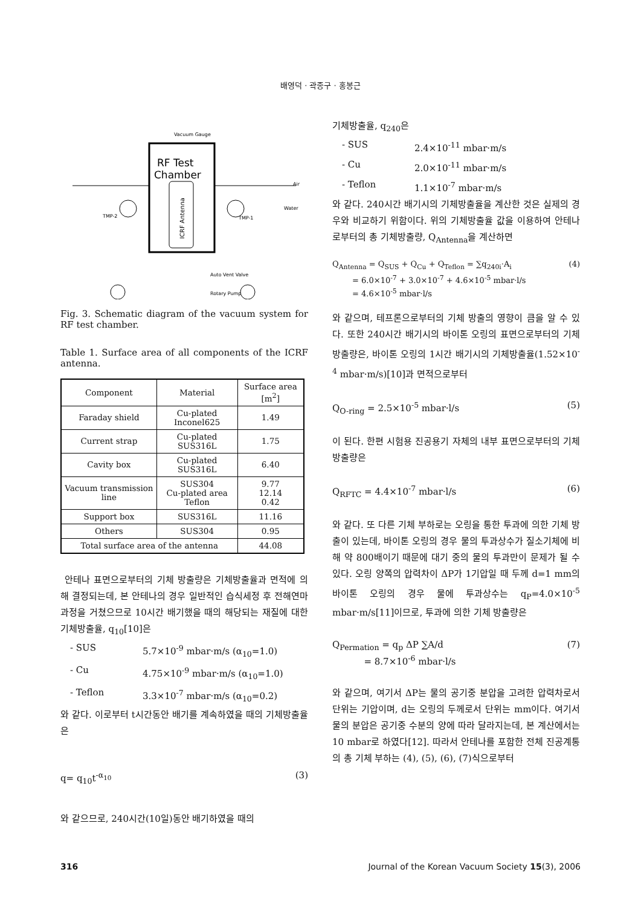배영덕 · 곽종구 · 홍봉근
Vacuum Gauge
RF Test
Chamber
ICRF Antenna
TMP-2
TMP-1
Air
Water
Auto Vent Valve
Rotary Pump
Fig. 3. Schematic diagram of the vacuum system for RF test chamber.
Table 1. Surface area of all components of the ICRF antenna.
| Component | Material | Surface area [m<sup>2</sup>] |
| --- | --- | --- |
| Faraday shield | Cu-plated Inconel625 | 1.49 |
| Current strap | Cu-plated SUS316L | 1.75 |
| Cavity box | Cu-plated SUS316L | 6.40 |
| Vacuum transmission line | SUS304 Cu-plated area Teflon | 9.77 12.14 0.42 |
| Support box | SUS316L | 11.16 |
| Others | SUS304 | 0.95 |
| Total surface area of the antenna | | 44.08 |
안테나 표면으로부터의 기체 방출량은 기체방출율과 면적에 의해 결정되는데, 본 안테나의 경우 일반적인 습식세정 후 전해연마과정을 거쳤으므로 10시간 배기했을 때의 해당되는 재질에 대한 기체방출율, q<sub>10</sub>[10]은
- SUS 5.7×10<sup>-9</sup> mbar·m/s (α<sub>10</sub>=1.0)
- Cu 4.75×10<sup>-9</sup> mbar·m/s (α<sub>10</sub>=1.0)
- Teflon 3.3×10<sup>-7</sup> mbar·m/s (α<sub>10</sub>=0.2)
와 같다. 이로부터 t시간동안 배기를 계속하였을 때의 기체방출율은
q= q<sub>10</sub>t<sup>-α<sub>10</sub></sup> (3)
와 같으므로, 240시간(10일)동안 배기하였을 때의
기체방출율, q<sub>240</sub>은
- SUS 2.4×10<sup>-11</sup> mbar·m/s
- Cu 2.0×10<sup>-11</sup> mbar·m/s
- Teflon 1.1×10<sup>-7</sup> mbar·m/s
와 같다. 240시간 배기시의 기체방출율을 계산한 것은 실제의 경우와 비교하기 위함이다. 위의 기체방출율 값을 이용하여 안테나로부터의 총 기체방출량, Q<sub>Antenna</sub>을 계산하면
Q<sub>Antenna</sub> = Q<sub>SUS</sub> + Q<sub>Cu</sub> + Q<sub>Teflon</sub> = ∑q<sub>240i</sub>·A<sub>i</sub>
= 6.0×10<sup>-7</sup> + 3.0×10<sup>-7</sup> + 4.6×10<sup>-5</sup> mbar·l/s
= 4.6×10<sup>-5</sup> mbar·l/s (4)
와 같으며, 테프론으로부터의 기체 방출의 영향이 큼을 알 수 있다. 또한 240시간 배기시의 바이톤 오링의 표면으로부터의 기체 방출량은, 바이톤 오링의 1시간 배기시의 기체방출율(1.52×10<sup>-4</sup> mbar·m/s)[10]과 면적으로부터
Q<sub>O-ring</sub> = 2.5×10<sup>-5</sup> mbar·l/s (5)
이 된다. 한편 시험용 진공용기 자체의 내부 표면으로부터의 기체 방출량은
Q<sub>RFTC</sub> = 4.4×10<sup>-7</sup> mbar·l/s (6)
와 같다. 또 다른 기체 부하로는 오링을 통한 투과에 의한 기체 방출이 있는데, 바이톤 오링의 경우 물의 투과상수가 질소기체에 비해 약 800배이기 때문에 대기 중의 물의 투과만이 문제가 될 수 있다. 오링 양쪽의 압력차이 ΔP가 1기압일 때 두께 d=1 mm의 바이톤 오링의 경우 물에 투과상수는 q<sub>P</sub>=4.0×10<sup>-5</sup> mbar·m/s[11]이므로, 투과에 의한 기체 방출량은
Q<sub>Permation</sub> = q<sub>p</sub> ΔP ∑A/d
= 8.7×10<sup>-6</sup> mbar·l/s (7)
와 같으며, 여기서 ΔP는 물의 공기중 분압을 고려한 압력차로서 단위는 기압이며, d는 오링의 두께로서 단위는 mm이다. 여기서 물의 분압은 공기중 수분의 양에 따라 달라지는데, 본 계산에서는 10 mbar로 하였다[12]. 따라서 안테나를 포함한 전체 진공계통의 총 기체 부하는 (4), (5), (6), (7)식으로부터
316 Journal of the Korean Vacuum Society 15(3), 2006